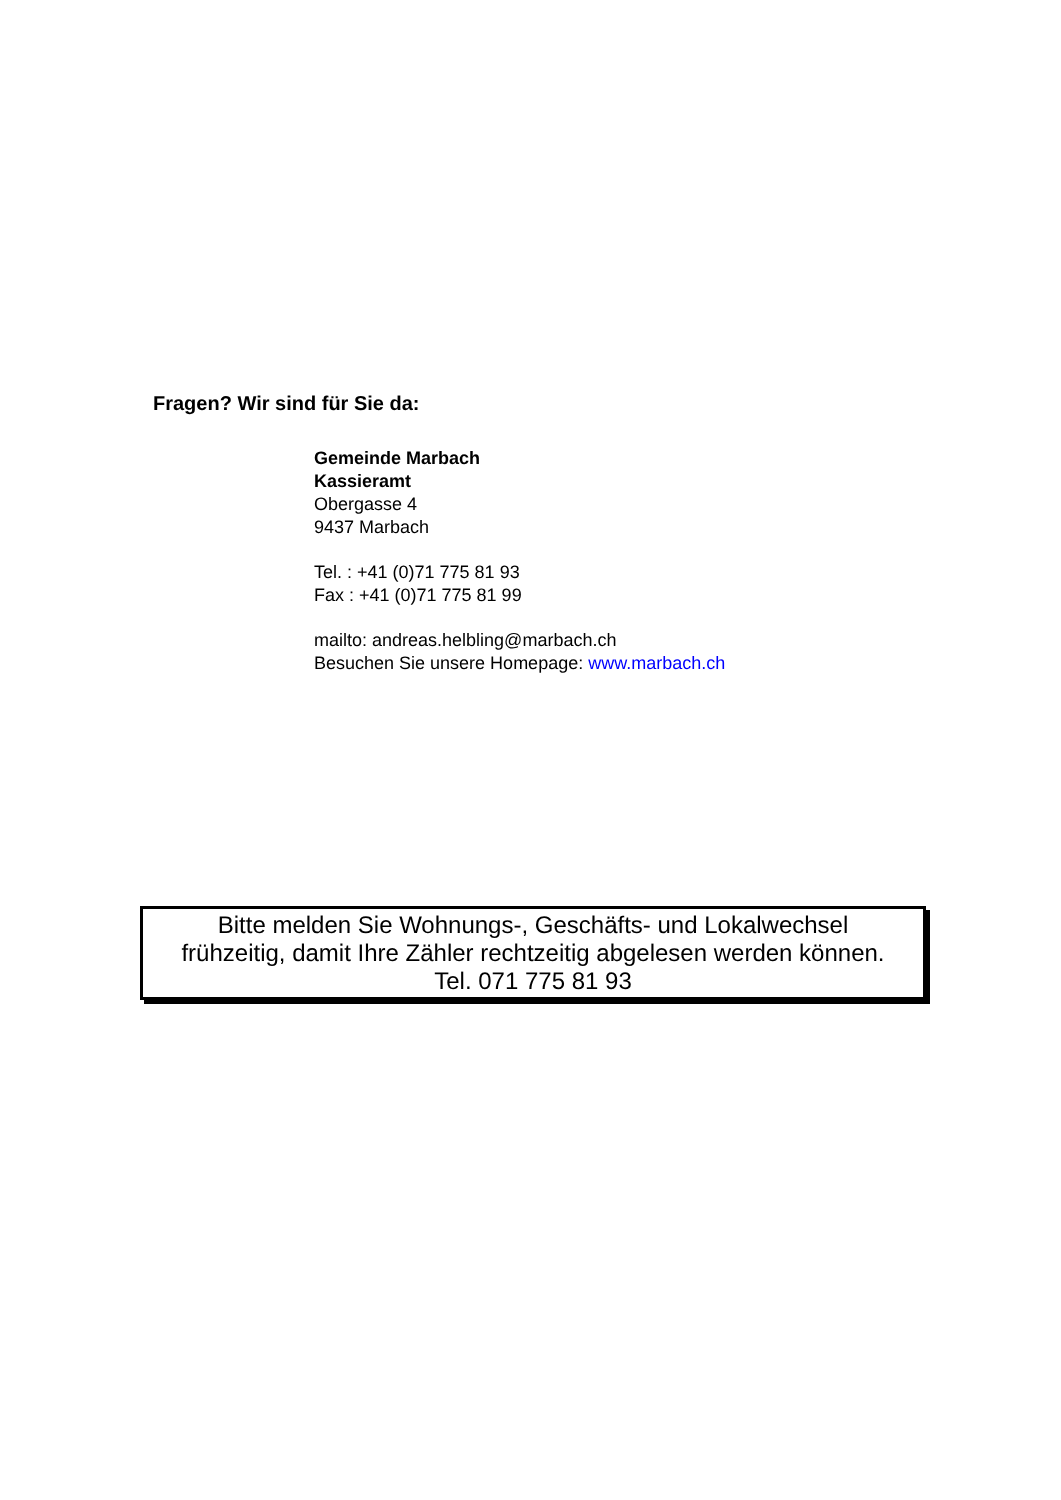Fragen? Wir sind für Sie da:
Gemeinde Marbach
Kassieramt
Obergasse 4
9437 Marbach
Tel. : +41 (0)71 775 81 93
Fax : +41 (0)71 775 81 99
mailto: andreas.helbling@marbach.ch
Besuchen Sie unsere Homepage: www.marbach.ch
Bitte melden Sie Wohnungs-, Geschäfts- und Lokalwechsel
frühzeitig, damit Ihre Zähler rechtzeitig abgelesen werden können.
Tel. 071 775 81 93